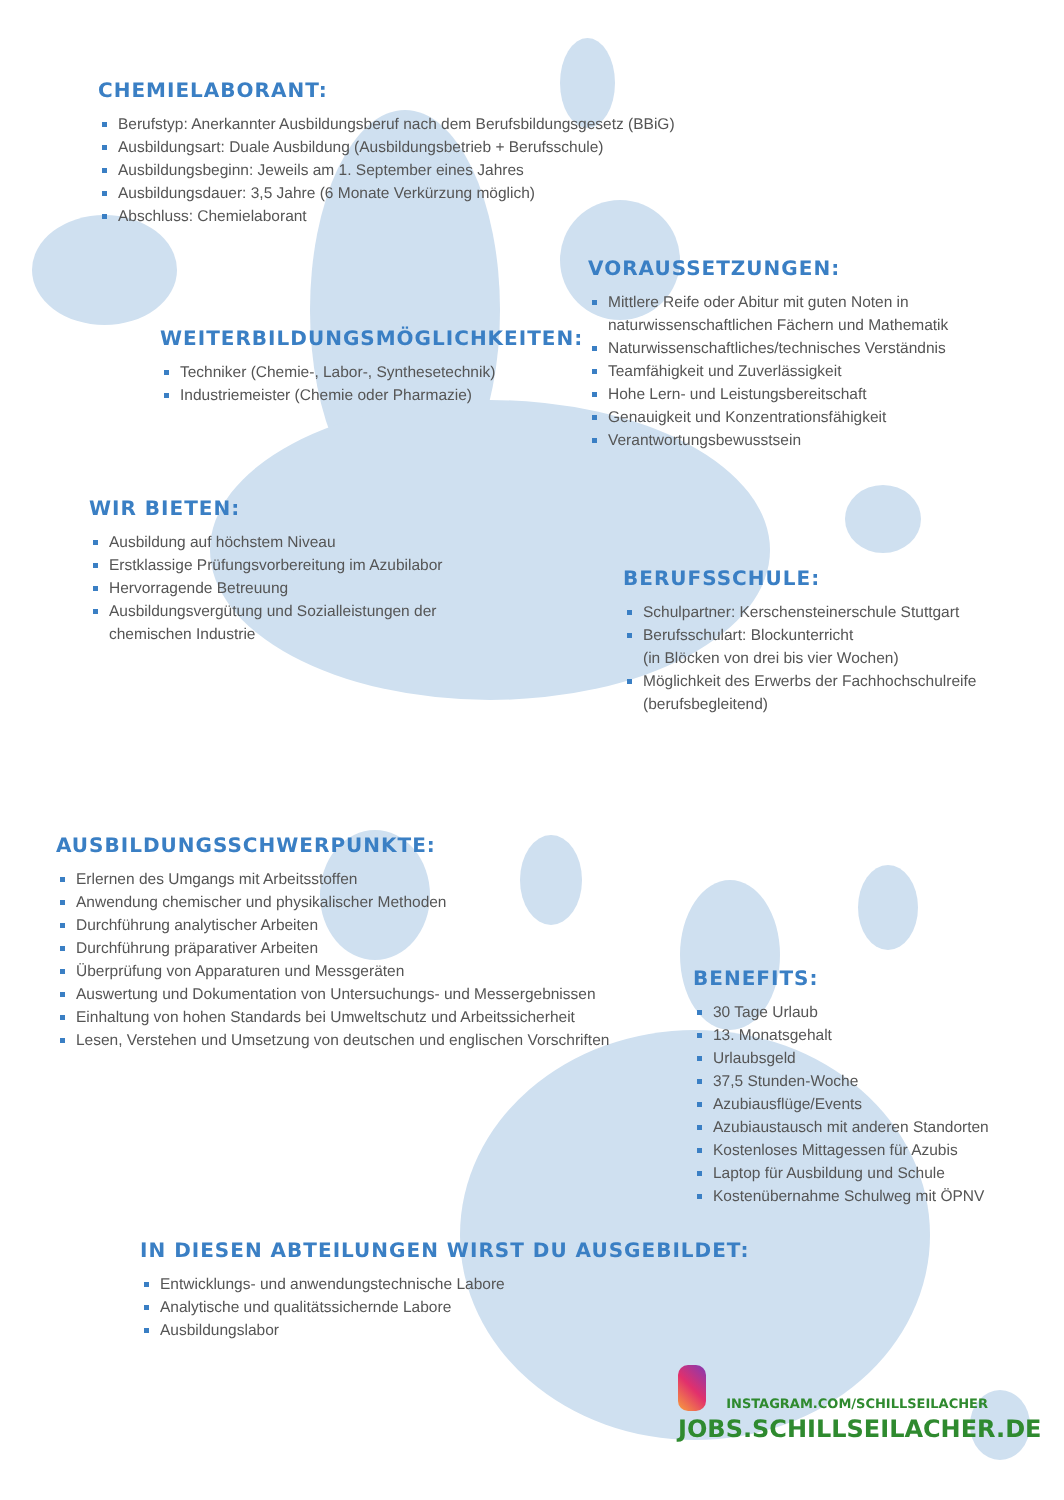CHEMIELABORANT:
Berufstyp: Anerkannter Ausbildungsberuf nach dem Berufsbildungsgesetz (BBiG)
Ausbildungsart: Duale Ausbildung (Ausbildungsbetrieb + Berufsschule)
Ausbildungsbeginn: Jeweils am 1. September eines Jahres
Ausbildungsdauer: 3,5 Jahre (6 Monate Verkürzung möglich)
Abschluss: Chemielaborant
VORAUSSETZUNGEN:
Mittlere Reife oder Abitur mit guten Noten in naturwissenschaftlichen Fächern und Mathematik
Naturwissenschaftliches/technisches Verständnis
Teamfähigkeit und Zuverlässigkeit
Hohe Lern- und Leistungsbereitschaft
Genauigkeit und Konzentrationsfähigkeit
Verantwortungsbewusstsein
WEITERBILDUNGSMÖGLICHKEITEN:
Techniker (Chemie-, Labor-, Synthesetechnik)
Industriemeister (Chemie oder Pharmazie)
WIR BIETEN:
Ausbildung auf höchstem Niveau
Erstklassige Prüfungsvorbereitung im Azubilabor
Hervorragende Betreuung
Ausbildungsvergütung und Sozialleistungen der chemischen Industrie
BERUFSSCHULE:
Schulpartner: Kerschensteinerschule Stuttgart
Berufsschulart: Blockunterricht
(in Blöcken von drei bis vier Wochen)
Möglichkeit des Erwerbs der Fachhochschulreife (berufsbegleitend)
AUSBILDUNGSSCHWERPUNKTE:
Erlernen des Umgangs mit Arbeitsstoffen
Anwendung chemischer und physikalischer Methoden
Durchführung analytischer Arbeiten
Durchführung präparativer Arbeiten
Überprüfung von Apparaturen und Messgeräten
Auswertung und Dokumentation von Untersuchungs- und Messergebnissen
Einhaltung von hohen Standards bei Umweltschutz und Arbeitssicherheit
Lesen, Verstehen und Umsetzung von deutschen und englischen Vorschriften
BENEFITS:
30 Tage Urlaub
13. Monatsgehalt
Urlaubsgeld
37,5 Stunden-Woche
Azubiausflüge/Events
Azubiaustausch mit anderen Standorten
Kostenloses Mittagessen für Azubis
Laptop für Ausbildung und Schule
Kostenübernahme Schulweg mit ÖPNV
IN DIESEN ABTEILUNGEN WIRST DU AUSGEBILDET:
Entwicklungs- und anwendungstechnische Labore
Analytische und qualitätssichernde Labore
Ausbildungslabor
INSTAGRAM.COM/SCHILLSEILACHER
JOBS.SCHILLSEILACHER.DE